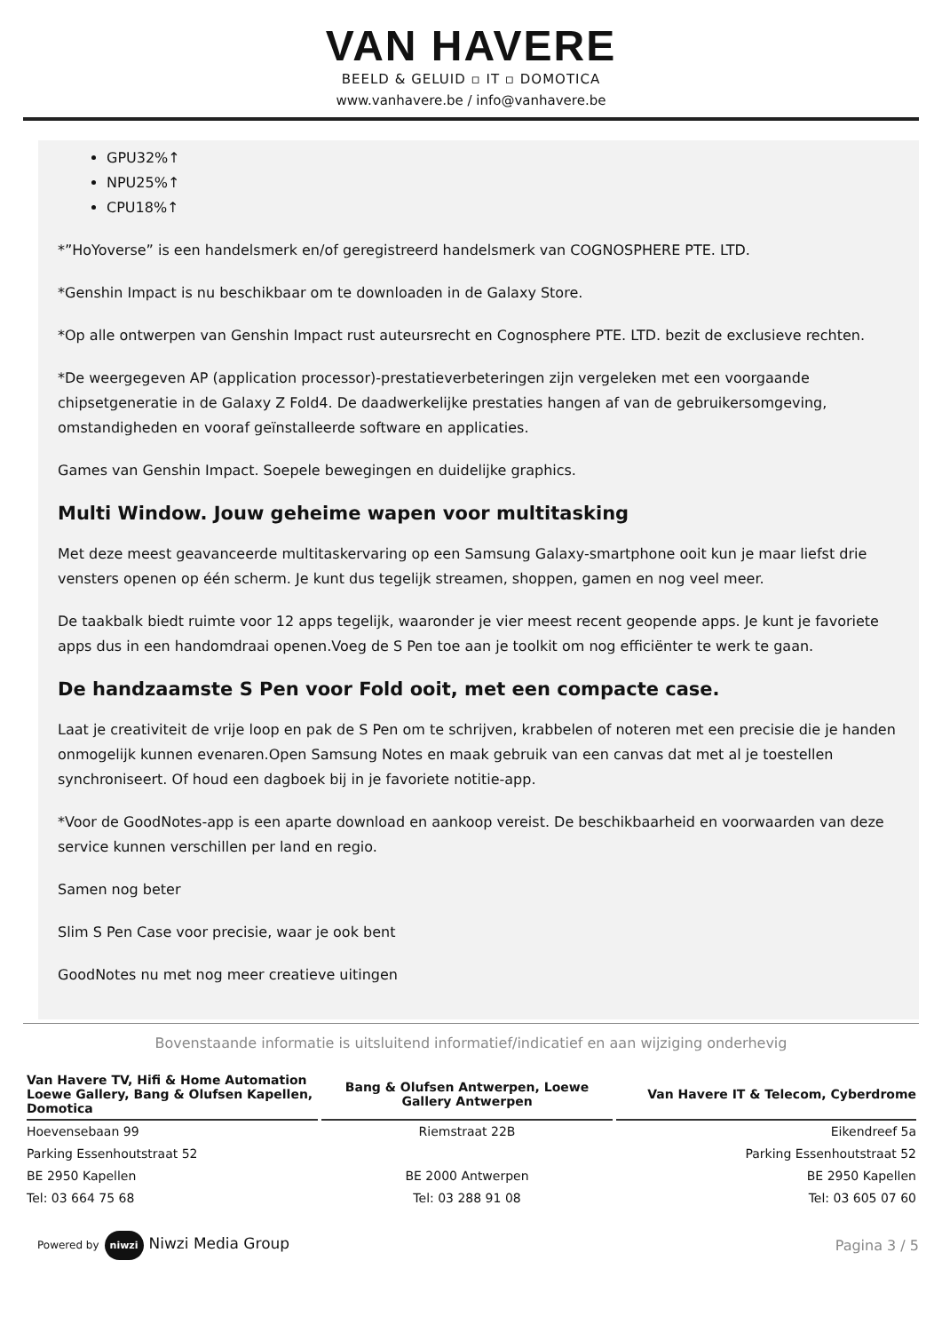VAN HAVERE
BEELD & GELUID ▫ IT ▫ DOMOTICA
www.vanhavere.be / info@vanhavere.be
GPU32%↑
NPU25%↑
CPU18%↑
*”HoYoverse” is een handelsmerk en/of geregistreerd handelsmerk van COGNOSPHERE PTE. LTD.
*Genshin Impact is nu beschikbaar om te downloaden in de Galaxy Store.
*Op alle ontwerpen van Genshin Impact rust auteursrecht en Cognosphere PTE. LTD. bezit de exclusieve rechten.
*De weergegeven AP (application processor)-prestatieverbeteringen zijn vergeleken met een voorgaande chipsetgeneratie in de Galaxy Z Fold4. De daadwerkelijke prestaties hangen af van de gebruikersomgeving, omstandigheden en vooraf geïnstalleerde software en applicaties.
Games van Genshin Impact. Soepele bewegingen en duidelijke graphics.
Multi Window. Jouw geheime wapen voor multitasking
Met deze meest geavanceerde multitaskervaring op een Samsung Galaxy-smartphone ooit kun je maar liefst drie vensters openen op één scherm. Je kunt dus tegelijk streamen, shoppen, gamen en nog veel meer.
De taakbalk biedt ruimte voor 12 apps tegelijk, waaronder je vier meest recent geopende apps. Je kunt je favoriete apps dus in een handomdraai openen.Voeg de S Pen toe aan je toolkit om nog efficiënter te werk te gaan.
De handzaamste S Pen voor Fold ooit, met een compacte case.
Laat je creativiteit de vrije loop en pak de S Pen om te schrijven, krabbelen of noteren met een precisie die je handen onmogelijk kunnen evenaren.Open Samsung Notes en maak gebruik van een canvas dat met al je toestellen synchroniseert. Of houd een dagboek bij in je favoriete notitie-app.
*Voor de GoodNotes-app is een aparte download en aankoop vereist. De beschikbaarheid en voorwaarden van deze service kunnen verschillen per land en regio.
Samen nog beter
Slim S Pen Case voor precisie, waar je ook bent
GoodNotes nu met nog meer creatieve uitingen
Bovenstaande informatie is uitsluitend informatief/indicatief en aan wijziging onderhevig
| Van Havere TV, Hifi & Home Automation Loewe Gallery, Bang & Olufsen Kapellen, Domotica | Bang & Olufsen Antwerpen, Loewe Gallery Antwerpen | Van Havere IT & Telecom, Cyberdrome |
| --- | --- | --- |
| Hoevensebaan 99 | Riemstraat 22B | Eikendreef 5a |
| Parking Essenhoutstraat 52 | | Parking Essenhoutstraat 52 |
| BE 2950 Kapellen | BE 2000 Antwerpen | BE 2950 Kapellen |
| Tel: 03 664 75 68 | Tel: 03 288 91 08 | Tel: 03 605 07 60 |
Powered by niwzi Niwzi Media Group
Pagina 3 / 5